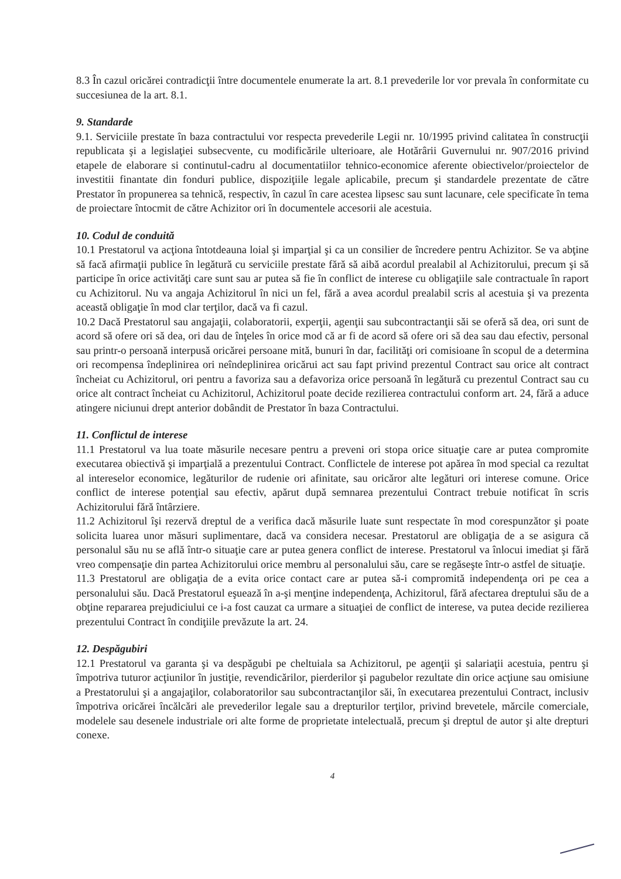8.3 În cazul oricărei contradicţii între documentele enumerate la art. 8.1 prevederile lor vor prevala în conformitate cu succesiunea de la art. 8.1.
9. Standarde
9.1. Serviciile prestate în baza contractului vor respecta prevederile Legii nr. 10/1995 privind calitatea în construcţii republicata şi a legislaţiei subsecvente, cu modificările ulterioare, ale Hotărârii Guvernului nr. 907/2016 privind etapele de elaborare si continutul-cadru al documentatiilor tehnico-economice aferente obiectivelor/proiectelor de investitii finantate din fonduri publice, dispoziţiile legale aplicabile, precum şi standardele prezentate de către Prestator în propunerea sa tehnică, respectiv, în cazul în care acestea lipsesc sau sunt lacunare, cele specificate în tema de proiectare întocmit de către Achizitor ori în documentele accesorii ale acestuia.
10. Codul de conduită
10.1 Prestatorul va acţiona întotdeauna loial şi imparţial şi ca un consilier de încredere pentru Achizitor. Se va abţine să facă afirmaţii publice în legătură cu serviciile prestate fără să aibă acordul prealabil al Achizitorului, precum şi să participe în orice activităţi care sunt sau ar putea să fie în conflict de interese cu obligaţiile sale contractuale în raport cu Achizitorul. Nu va angaja Achizitorul în nici un fel, fără a avea acordul prealabil scris al acestuia şi va prezenta această obligaţie în mod clar terţilor, dacă va fi cazul.
10.2 Dacă Prestatorul sau angajaţii, colaboratorii, experţii, agenţii sau subcontractanţii săi se oferă să dea, ori sunt de acord să ofere ori să dea, ori dau de înţeles în orice mod că ar fi de acord să ofere ori să dea sau dau efectiv, personal sau printr-o persoană interpusă oricărei persoane mită, bunuri în dar, facilităţi ori comisioane în scopul de a determina ori recompensa îndeplinirea ori neîndeplinirea oricărui act sau fapt privind prezentul Contract sau orice alt contract încheiat cu Achizitorul, ori pentru a favoriza sau a defavoriza orice persoană în legătură cu prezentul Contract sau cu orice alt contract încheiat cu Achizitorul, Achizitorul poate decide rezilierea contractului conform art. 24, fără a aduce atingere niciunui drept anterior dobândit de Prestator în baza Contractului.
11. Conflictul de interese
11.1 Prestatorul va lua toate măsurile necesare pentru a preveni ori stopa orice situaţie care ar putea compromite executarea obiectivă şi imparţială a prezentului Contract. Conflictele de interese pot apărea în mod special ca rezultat al intereselor economice, legăturilor de rudenie ori afinitate, sau oricăror alte legături ori interese comune. Orice conflict de interese potenţial sau efectiv, apărut după semnarea prezentului Contract trebuie notificat în scris Achizitorului fără întârziere.
11.2 Achizitorul îşi rezervă dreptul de a verifica dacă măsurile luate sunt respectate în mod corespunzător şi poate solicita luarea unor măsuri suplimentare, dacă va considera necesar. Prestatorul are obligaţia de a se asigura că personalul său nu se află într-o situaţie care ar putea genera conflict de interese. Prestatorul va înlocui imediat şi fără vreo compensaţie din partea Achizitorului orice membru al personalului său, care se regăseşte într-o astfel de situaţie.
11.3 Prestatorul are obligaţia de a evita orice contact care ar putea să-i compromită independenţa ori pe cea a personalului său. Dacă Prestatorul eşuează în a-şi menţine independenţa, Achizitorul, fără afectarea dreptului său de a obţine repararea prejudiciului ce i-a fost cauzat ca urmare a situaţiei de conflict de interese, va putea decide rezilierea prezentului Contract în condiţiile prevăzute la art. 24.
12. Despăgubiri
12.1 Prestatorul va garanta şi va despăgubi pe cheltuiala sa Achizitorul, pe agenţii şi salariaţii acestuia, pentru şi împotriva tuturor acţiunilor în justiţie, revendicărilor, pierderilor şi pagubelor rezultate din orice acţiune sau omisiune a Prestatorului şi a angajaţilor, colaboratorilor sau subcontractanţilor săi, în executarea prezentului Contract, inclusiv împotriva oricărei încălcări ale prevederilor legale sau a drepturilor terţilor, privind brevetele, mărcile comerciale, modelele sau desenele industriale ori alte forme de proprietate intelectuală, precum şi dreptul de autor şi alte drepturi conexe.
4